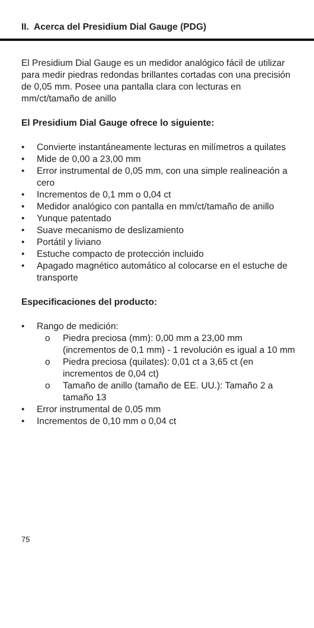II. Acerca del Presidium Dial Gauge (PDG)
El Presidium Dial Gauge es un medidor analógico fácil de utilizar para medir piedras redondas brillantes cortadas con una precisión de 0,05 mm. Posee una pantalla clara con lecturas en mm/ct/tamaño de anillo
El Presidium Dial Gauge ofrece lo siguiente:
• Convierte instantáneamente lecturas en milímetros a quilates
• Mide de 0,00 a 23,00 mm
• Error instrumental de 0,05 mm, con una simple realineación a cero
• Incrementos de 0,1 mm o 0,04 ct
• Medidor analógico con pantalla en mm/ct/tamaño de anillo
• Yunque patentado
• Suave mecanismo de deslizamiento
• Portátil y liviano
• Estuche compacto de protección incluido
• Apagado magnético automático al colocarse en el estuche de transporte
Especificaciones del producto:
• Rango de medición:
o Piedra preciosa (mm): 0,00 mm a 23,00 mm (incrementos de 0,1 mm) - 1 revolución es igual a 10 mm
o Piedra preciosa (quilates): 0,01 ct a 3,65 ct (en incrementos de 0,04 ct)
o Tamaño de anillo (tamaño de EE. UU.): Tamaño 2 a tamaño 13
• Error instrumental de 0,05 mm
• Incrementos de 0,10 mm o 0,04 ct
75